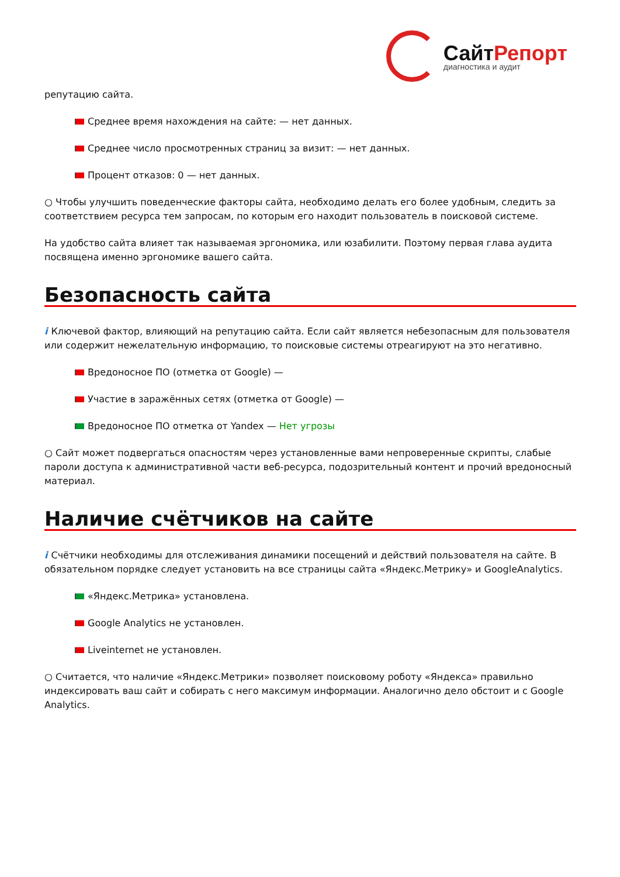СайтРепорт
диагностика и аудит
репутацию сайта.
Среднее время нахождения на сайте: — нет данных.
Среднее число просмотренных страниц за визит: — нет данных.
Процент отказов: 0 — нет данных.
○ Чтобы улучшить поведенческие факторы сайта, необходимо делать его более удобным, следить за соответствием ресурса тем запросам, по которым его находит пользователь в поисковой системе.
На удобство сайта влияет так называемая эргономика, или юзабилити. Поэтому первая глава аудита посвящена именно эргономике вашего сайта.
Безопасность сайта
i Ключевой фактор, влияющий на репутацию сайта. Если сайт является небезопасным для пользователя или содержит нежелательную информацию, то поисковые системы отреагируют на это негативно.
Вредоносное ПО (отметка от Google) —
Участие в заражённых сетях (отметка от Google) —
Вредоносное ПО отметка от Yandex — Нет угрозы
○ Сайт может подвергаться опасностям через установленные вами непроверенные скрипты, слабые пароли доступа к административной части веб-ресурса, подозрительный контент и прочий вредоносный материал.
Наличие счётчиков на сайте
i Счётчики необходимы для отслеживания динамики посещений и действий пользователя на сайте. В обязательном порядке следует установить на все страницы сайта «Яндекс.Метрику» и GoogleAnalytics.
«Яндекс.Метрика» установлена.
Google Analytics не установлен.
Liveinternet не установлен.
○ Считается, что наличие «Яндекс.Метрики» позволяет поисковому роботу «Яндекса» правильно индексировать ваш сайт и собирать с него максимум информации. Аналогично дело обстоит и с Google Analytics.